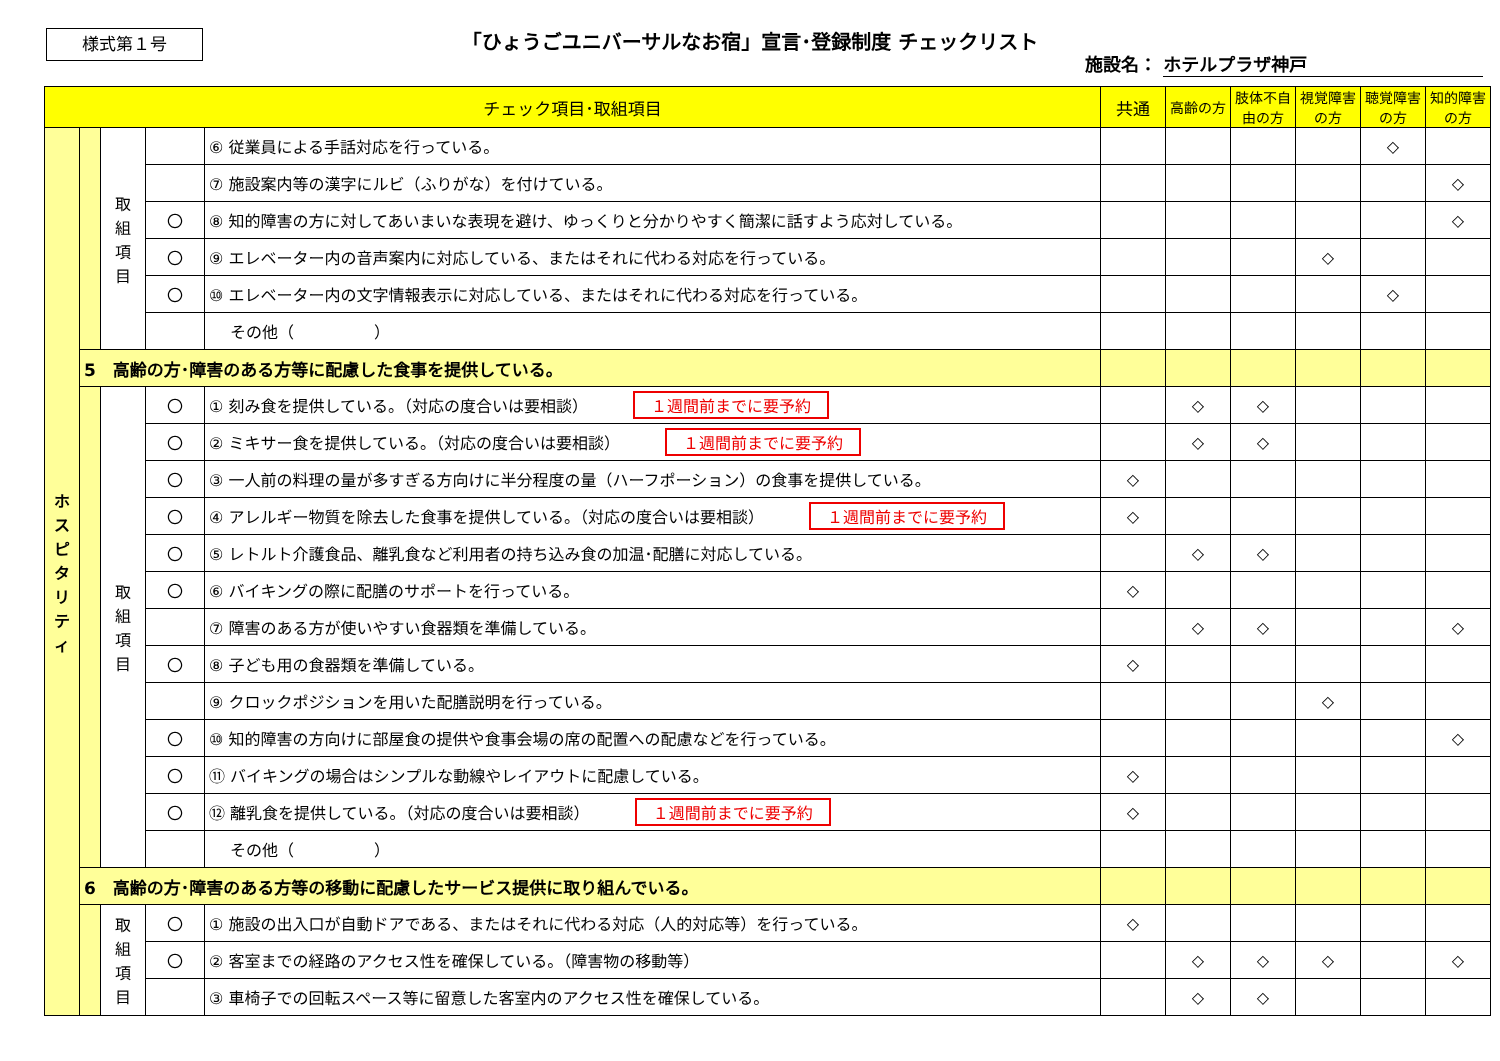様式第１号
「ひょうごユニバーサルなお宿」宣言･登録制度 チェックリスト
施設名： ホテルプラザ神戸
| チェック項目･取組項目 | | | | | 共通 | 高齢の方 | 肢体不自由の方 | 視覚障害の方 | 聴覚障害の方 | 知的障害の方 |
| --- | --- | --- | --- | --- | --- | --- | --- | --- | --- | --- |
| ホ ス ピ タ リ テ ィ | | 取 組 項 目 | | ⑥ 従業員による手話対応を行っている。 | | | | | ◇ | |
| | | | | ⑦ 施設案内等の漢字にルビ（ふりがな）を付けている。 | | | | | | ◇ |
| | | | 〇 | ⑧ 知的障害の方に対してあいまいな表現を避け、ゆっくりと分かりやすく簡潔に話すよう応対している。 | | | | | | ◇ |
| | | | 〇 | ⑨ エレベーター内の音声案内に対応している、またはそれに代わる対応を行っている。 | | | | ◇ | | |
| | | | 〇 | ⑩ エレベーター内の文字情報表示に対応している、またはそれに代わる対応を行っている。 | | | | | ◇ | |
| | | | | その他（ ） | | | | | | |
| | 5 高齢の方･障害のある方等に配慮した食事を提供している。 | | | | | | | | | |
| | | 取 組 項 目 | 〇 | ① 刻み食を提供している。（対応の度合いは要相談） １週間前までに要予約 | | ◇ | ◇ | | | |
| | | | 〇 | ② ミキサー食を提供している。（対応の度合いは要相談） １週間前までに要予約 | | ◇ | ◇ | | | |
| | | | 〇 | ③ 一人前の料理の量が多すぎる方向けに半分程度の量（ハーフポーション）の食事を提供している。 | ◇ | | | | | |
| | | | 〇 | ④ アレルギー物質を除去した食事を提供している。（対応の度合いは要相談） １週間前までに要予約 | ◇ | | | | | |
| | | | 〇 | ⑤ レトルト介護食品、離乳食など利用者の持ち込み食の加温･配膳に対応している。 | | ◇ | ◇ | | | |
| | | | 〇 | ⑥ バイキングの際に配膳のサポートを行っている。 | ◇ | | | | | |
| | | | | ⑦ 障害のある方が使いやすい食器類を準備している。 | | ◇ | ◇ | | | ◇ |
| | | | 〇 | ⑧ 子ども用の食器類を準備している。 | ◇ | | | | | |
| | | | | ⑨ クロックポジションを用いた配膳説明を行っている。 | | | | ◇ | | |
| | | | 〇 | ⑩ 知的障害の方向けに部屋食の提供や食事会場の席の配置への配慮などを行っている。 | | | | | | ◇ |
| | | | 〇 | ⑪ バイキングの場合はシンプルな動線やレイアウトに配慮している。 | ◇ | | | | | |
| | | | 〇 | ⑫ 離乳食を提供している。（対応の度合いは要相談） １週間前までに要予約 | ◇ | | | | | |
| | | | | その他（ ） | | | | | | |
| | 6 高齢の方･障害のある方等の移動に配慮したサービス提供に取り組んでいる。 | | | | | | | | | |
| | | 取 組 項 目 | 〇 | ① 施設の出入口が自動ドアである、またはそれに代わる対応（人的対応等）を行っている。 | ◇ | | | | | |
| | | | 〇 | ② 客室までの経路のアクセス性を確保している。（障害物の移動等） | | ◇ | ◇ | ◇ | | ◇ |
| | | | | ③ 車椅子での回転スペース等に留意した客室内のアクセス性を確保している。 | | ◇ | ◇ | | | |